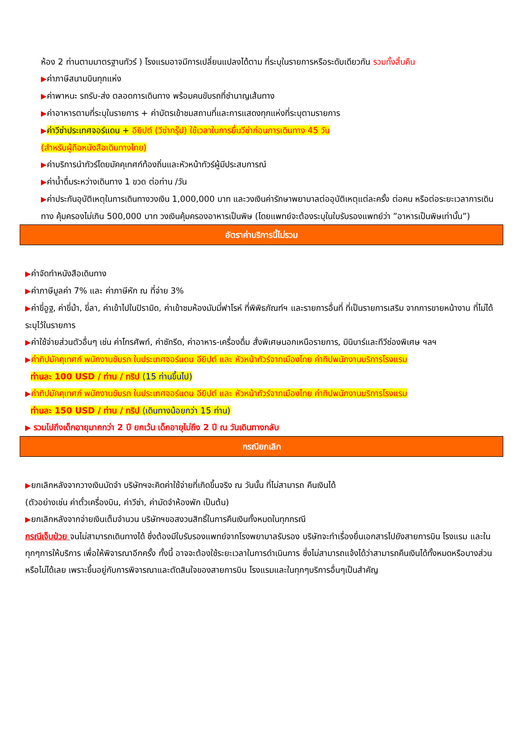ห้อง 2 ท่านตามมาตรฐานทัวร์ ) โรงแรมอาจมีการเปลี่ยนแปลงได้ตาม ที่ระบุในรายการหรือระดับเดียวกัน รวมทั้งสิ้นคืน
▶ค่าภาษีสนามบินทุกแห่ง
▶ค่าพาหนะ รถรับ-ส่ง ตลอดการเดินทาง พร้อมคนขับรถที่ชำนาญเส้นทาง
▶ค่าอาหารตามที่ระบุในรายการ + ค่าบัตรเข้าชมสถานที่และการแสดงทุกแห่งที่ระบุตามรายการ
▶ค่าวีซ่าประเทศจอร์แดน + อียิปต์ (วีซ่ากรุ๊ป) ใช้เวลาในการยื่นวีซ่าก่อนการเดินทาง 45 วัน
(สำหรับผู้ถือหนังสือเดินทางไทย)
▶ค่าบริการนำทัวร์โดยมัคคุเทศก์ท้องถิ่นและหัวหน้าทัวร์ผู้มีประสบการณ์
▶ค่าน้ำดื่มระหว่างเดินทาง 1 ขวด ต่อท่าน /วัน
▶ค่าประกันอุบัติเหตุในการเดินทางวงเงิน 1,000,000 บาท และวงเงินค่ารักษาพยาบาลต่ออุบัติเหตุแต่ละครั้ง ต่อคน หรือต่อระยะเวลาการเดินทาง คุ้มครองไม่เกิน 500,000 บาท วงเงินคุ้มครองอาหารเป็นพิษ (โดยแพทย์จะต้องระบุในใบรับรองแพทย์ว่า ”อาหารเป็นพิษเท่านั้น”)
อัตราค่าบริการนี้ไม่รวม
▶ค่าจัดทำหนังสือเดินทาง
▶ค่าภาษีมูลค่า 7% และ ค่าภาษีหัก ณ ที่จ่าย 3%
▶ค่าขี่อูฐ, ค่าขี่ม้า, ขี่ลา, ค่าเข้าไปในปิรามิด, ค่าเข้าชมห้องมัมมี่ฟาโรห์ ที่พิพิธภัณฑ์ฯ และรายการอื่นที่ ที่เป็นรายการเสริม จากการขายหน้างาน ที่ไม่ได้ระบุไว้ในรายการ
▶ค่าใช้จ่ายส่วนตัวอื่นๆ เช่น ค่าโทรศัพท์, ค่าซักรีด, ค่าอาหาร-เครื่องดื่ม สั่งพิเศษนอกเหนือรายการ, มินิบาร์และทีวีช่องพิเศษ ฯลฯ
▶ค่าทิปมัคคุเทศก์ พนักงานขับรถ ในประเทศจอร์แดน อียิปต์ และ หัวหน้าทัวร์จากเมืองไทย ค่าทิปพนักงานบริการโรงแรม
ท่านละ 100 USD / ท่าน / ทริป (15 ท่านขึ้นไป)
▶ค่าทิปมัคคุเทศก์ พนักงานขับรถ ในประเทศจอร์แดน อียิปต์ และ หัวหน้าทัวร์จากเมืองไทย ค่าทิปพนักงานบริการโรงแรม
ท่านละ 150 USD / ท่าน / ทริป (เดินทางน้อยกว่า 15 ท่าน)
▶ รวมไปถึงเด็กอายุมากกว่า 2 ปี ยกเว้น เด็กอายุไม่ถึง 2 ปี ณ วันเดินทางกลับ
กรณียกเลิก
▶ยกเลิกหลังจากวางเงินมัดจำ บริษัทฯจะคิดค่าใช้จ่ายที่เกิดขึ้นจริง ณ วันนั้น ที่ไม่สามารถ คืนเงินได้
(ตัวอย่างเช่น ค่าตั๋วเครื่องบิน, ค่าวีซ่า, ค่ามัดจำห้องพัก เป็นต้น)
▶ยกเลิกหลังจากจ่ายเงินเต็มจำนวน บริษัทฯขอสงวนสิทธิ์ในการคืนเงินทั้งหมดในทุกกรณี
กรณีเจ็บป่วย จนไม่สามารถเดินทางได้ ซึ่งต้องมีใบรับรองแพทย์จากโรงพยาบาลรับรอง บริษัทจะทำเรื่องยื่นเอกสารไปยังสายการบิน โรงแรม และในทุกๆการให้บริการ เพื่อให้พิจารณาอีกครั้ง ทั้งนี้ อาจจะต้องใช้ระยะเวลาในการดำเนินการ ซึ่งไม่สามารถแจ้งได้ว่าสามารถคืนเงินได้ทั้งหมดหรือบางส่วน หรือไม่ได้เลย เพราะขึ้นอยู่กับการพิจารณาและตัดสินใจของสายการบิน โรงแรมและในทุกๆบริการอื่นๆเป็นสำคัญ